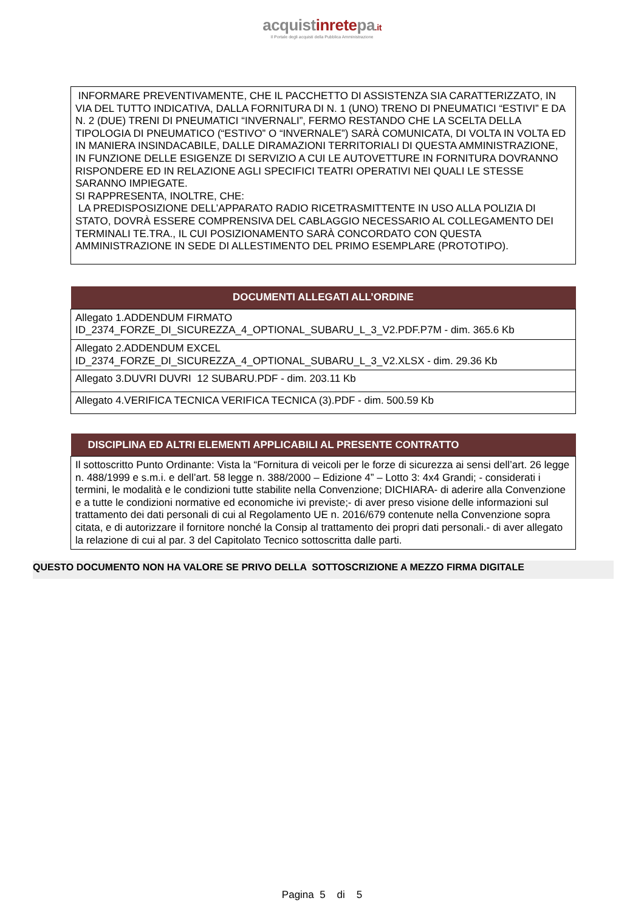acquistinretepa.it
Il Portale degli acquisti della Pubblica Amministrazione
INFORMARE PREVENTIVAMENTE, CHE IL PACCHETTO DI ASSISTENZA SIA CARATTERIZZATO, IN VIA DEL TUTTO INDICATIVA, DALLA FORNITURA DI N. 1 (UNO) TRENO DI PNEUMATICI “ESTIVI” E DA N. 2 (DUE) TRENI DI PNEUMATICI “INVERNALI”, FERMO RESTANDO CHE LA SCELTA DELLA TIPOLOGIA DI PNEUMATICO (“ESTIVO” O “INVERNALE”) SARÀ COMUNICATA, DI VOLTA IN VOLTA ED IN MANIERA INSINDACABILE, DALLE DIRAMAZIONI TERRITORIALI DI QUESTA AMMINISTRAZIONE, IN FUNZIONE DELLE ESIGENZE DI SERVIZIO A CUI LE AUTOVETTURE IN FORNITURA DOVRANNO RISPONDERE ED IN RELAZIONE AGLI SPECIFICI TEATRI OPERATIVI NEI QUALI LE STESSE SARANNO IMPIEGATE.
SI RAPPRESENTA, INOLTRE, CHE:
LA PREDISPOSIZIONE DELL’APPARATO RADIO RICETRASMITTENTE IN USO ALLA POLIZIA DI STATO, DOVRÀ ESSERE COMPRENSIVA DEL CABLAGGIO NECESSARIO AL COLLEGAMENTO DEI TERMINALI TE.TRA., IL CUI POSIZIONAMENTO SARÀ CONCORDATO CON QUESTA AMMINISTRAZIONE IN SEDE DI ALLESTIMENTO DEL PRIMO ESEMPLARE (PROTOTIPO).
| DOCUMENTI ALLEGATI ALL’ORDINE |
| --- |
| Allegato 1.ADDENDUM FIRMATO ID_2374_FORZE_DI_SICUREZZA_4_OPTIONAL_SUBARU_L_3_V2.PDF.P7M - dim. 365.6 Kb |
| Allegato 2.ADDENDUM EXCEL ID_2374_FORZE_DI_SICUREZZA_4_OPTIONAL_SUBARU_L_3_V2.XLSX - dim. 29.36 Kb |
| Allegato 3.DUVRI DUVRI 12 SUBARU.PDF - dim. 203.11 Kb |
| Allegato 4.VERIFICA TECNICA VERIFICA TECNICA (3).PDF - dim. 500.59 Kb |
| DISCIPLINA ED ALTRI ELEMENTI APPLICABILI AL PRESENTE CONTRATTO |
| --- |
| Il sottoscritto Punto Ordinante: Vista la “Fornitura di veicoli per le forze di sicurezza ai sensi dell’art. 26 legge n. 488/1999 e s.m.i. e dell’art. 58 legge n. 388/2000 – Edizione 4” – Lotto 3: 4x4 Grandi; - considerati i termini, le modalità e le condizioni tutte stabilite nella Convenzione; DICHIARA- di aderire alla Convenzione e a tutte le condizioni normative ed economiche ivi previste;- di aver preso visione delle informazioni sul trattamento dei dati personali di cui al Regolamento UE n. 2016/679 contenute nella Convenzione sopra citata, e di autorizzare il fornitore nonché la Consip al trattamento dei propri dati personali.- di aver allegato la relazione di cui al par. 3 del Capitolato Tecnico sottoscritta dalle parti. |
QUESTO DOCUMENTO NON HA VALORE SE PRIVO DELLA SOTTOSCRIZIONE A MEZZO FIRMA DIGITALE
Pagina 5 di 5